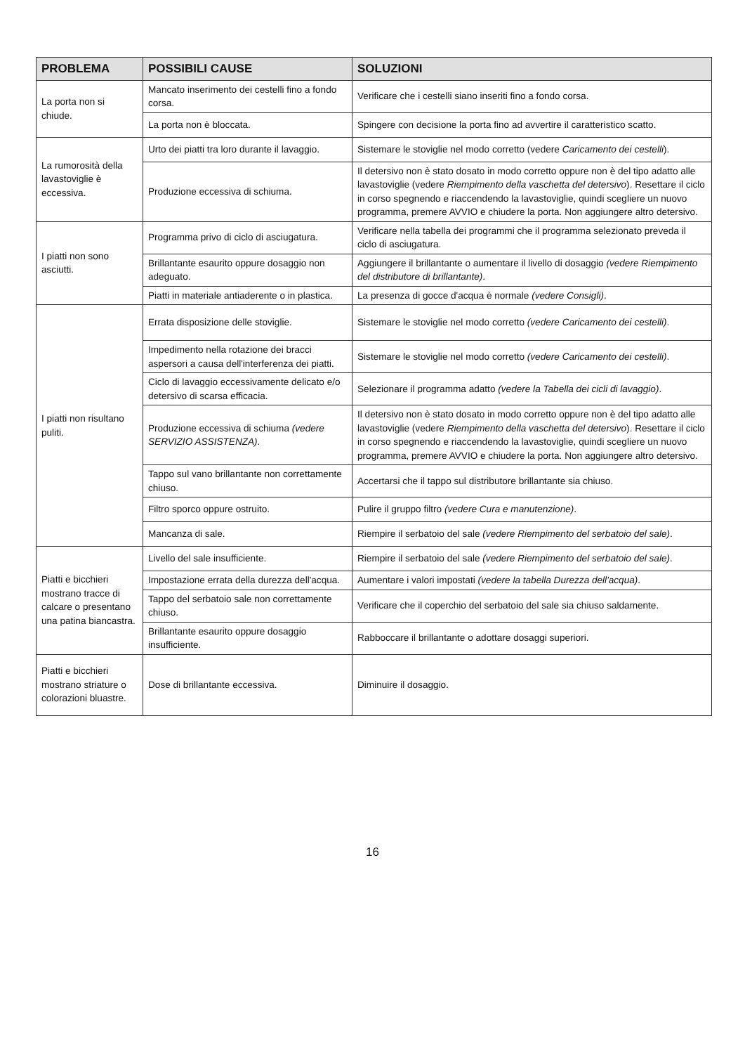| PROBLEMA | POSSIBILI CAUSE | SOLUZIONI |
| --- | --- | --- |
| La porta non si chiude. | Mancato inserimento dei cestelli fino a fondo corsa. | Verificare che i cestelli siano inseriti fino a fondo corsa. |
| | La porta non è bloccata. | Spingere con decisione la porta fino ad avvertire il caratteristico scatto. |
| La rumorosità della lavastoviglie è eccessiva. | Urto dei piatti tra loro durante il lavaggio. | Sistemare le stoviglie nel modo corretto (vedere Caricamento dei cestelli ). |
| | Produzione eccessiva di schiuma. | Il detersivo non è stato dosato in modo corretto oppure non è del tipo adatto alle lavastoviglie (vedere Riempimento della vaschetta del detersivo ). Resettare il ciclo in corso spegnendo e riaccendendo la lavastoviglie, quindi scegliere un nuovo programma, premere AVVIO e chiudere la porta. Non aggiungere altro detersivo. |
| I piatti non sono asciutti. | Programma privo di ciclo di asciugatura. | Verificare nella tabella dei programmi che il programma selezionato preveda il ciclo di asciugatura. |
| | Brillantante esaurito oppure dosaggio non adeguato. | Aggiungere il brillantante o aumentare il livello di dosaggio (vedere Riempimento del distributore di brillantante) . |
| | Piatti in materiale antiaderente o in plastica. | La presenza di gocce d'acqua è normale (vedere Consigli) . |
| I piatti non risultano puliti. | Errata disposizione delle stoviglie. | Sistemare le stoviglie nel modo corretto (vedere Caricamento dei cestelli) . |
| | Impedimento nella rotazione dei bracci aspersori a causa dell'interferenza dei piatti. | Sistemare le stoviglie nel modo corretto (vedere Caricamento dei cestelli) . |
| | Ciclo di lavaggio eccessivamente delicato e/o detersivo di scarsa efficacia. | Selezionare il programma adatto (vedere la Tabella dei cicli di lavaggio) . |
| | Produzione eccessiva di schiuma (vedere SERVIZIO ASSISTENZA) . | Il detersivo non è stato dosato in modo corretto oppure non è del tipo adatto alle lavastoviglie (vedere Riempimento della vaschetta del detersivo ). Resettare il ciclo in corso spegnendo e riaccendendo la lavastoviglie, quindi scegliere un nuovo programma, premere AVVIO e chiudere la porta. Non aggiungere altro detersivo. |
| | Tappo sul vano brillantante non correttamente chiuso. | Accertarsi che il tappo sul distributore brillantante sia chiuso. |
| | Filtro sporco oppure ostruito. | Pulire il gruppo filtro (vedere Cura e manutenzione) . |
| | Mancanza di sale. | Riempire il serbatoio del sale (vedere Riempimento del serbatoio del sale) . |
| Piatti e bicchieri mostrano tracce di calcare o presentano una patina biancastra. | Livello del sale insufficiente. | Riempire il serbatoio del sale (vedere Riempimento del serbatoio del sale) . |
| | Impostazione errata della durezza dell'acqua. | Aumentare i valori impostati (vedere la tabella Durezza dell'acqua) . |
| | Tappo del serbatoio sale non correttamente chiuso. | Verificare che il coperchio del serbatoio del sale sia chiuso saldamente. |
| | Brillantante esaurito oppure dosaggio insufficiente. | Rabboccare il brillantante o adottare dosaggi superiori. |
| Piatti e bicchieri mostrano striature o colorazioni bluastre. | Dose di brillantante eccessiva. | Diminuire il dosaggio. |
16